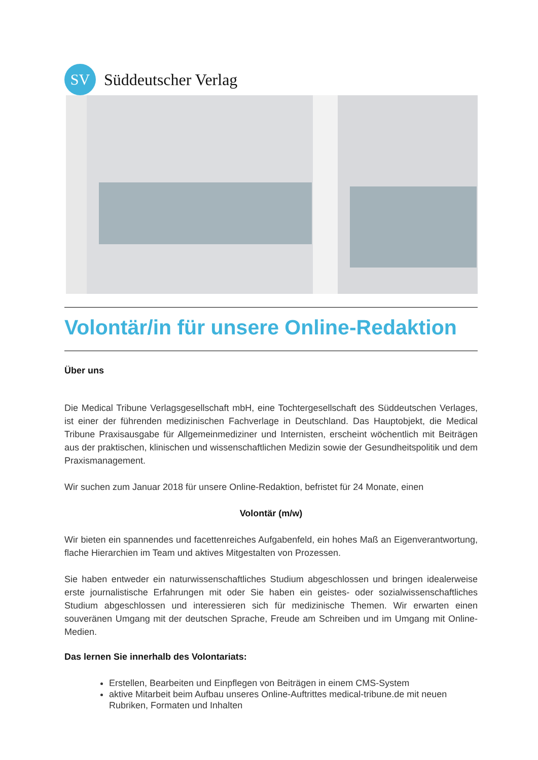SV
Süddeutscher Verlag
Volontär/in für unsere Online-Redaktion
Über uns
Die Medical Tribune Verlagsgesellschaft mbH, eine Tochtergesellschaft des Süddeutschen Verlages, ist einer der führenden medizinischen Fachverlage in Deutschland. Das Hauptobjekt, die Medical Tribune Praxisausgabe für Allgemeinmediziner und Internisten, erscheint wöchentlich mit Beiträgen aus der praktischen, klinischen und wissenschaftlichen Medizin sowie der Gesundheitspolitik und dem Praxismanagement.
Wir suchen zum Januar 2018 für unsere Online-Redaktion, befristet für 24 Monate, einen
Volontär (m/w)
Wir bieten ein spannendes und facettenreiches Aufgabenfeld, ein hohes Maß an Eigenverantwortung, flache Hierarchien im Team und aktives Mitgestalten von Prozessen.
Sie haben entweder ein naturwissenschaftliches Studium abgeschlossen und bringen idealerweise erste journalistische Erfahrungen mit oder Sie haben ein geistes- oder sozialwissenschaftliches Studium abgeschlossen und interessieren sich für medizinische Themen. Wir erwarten einen souveränen Umgang mit der deutschen Sprache, Freude am Schreiben und im Umgang mit Online-Medien.
Das lernen Sie innerhalb des Volontariats:
Erstellen, Bearbeiten und Einpflegen von Beiträgen in einem CMS-System
aktive Mitarbeit beim Aufbau unseres Online-Auftrittes medical-tribune.de mit neuen Rubriken, Formaten und Inhalten